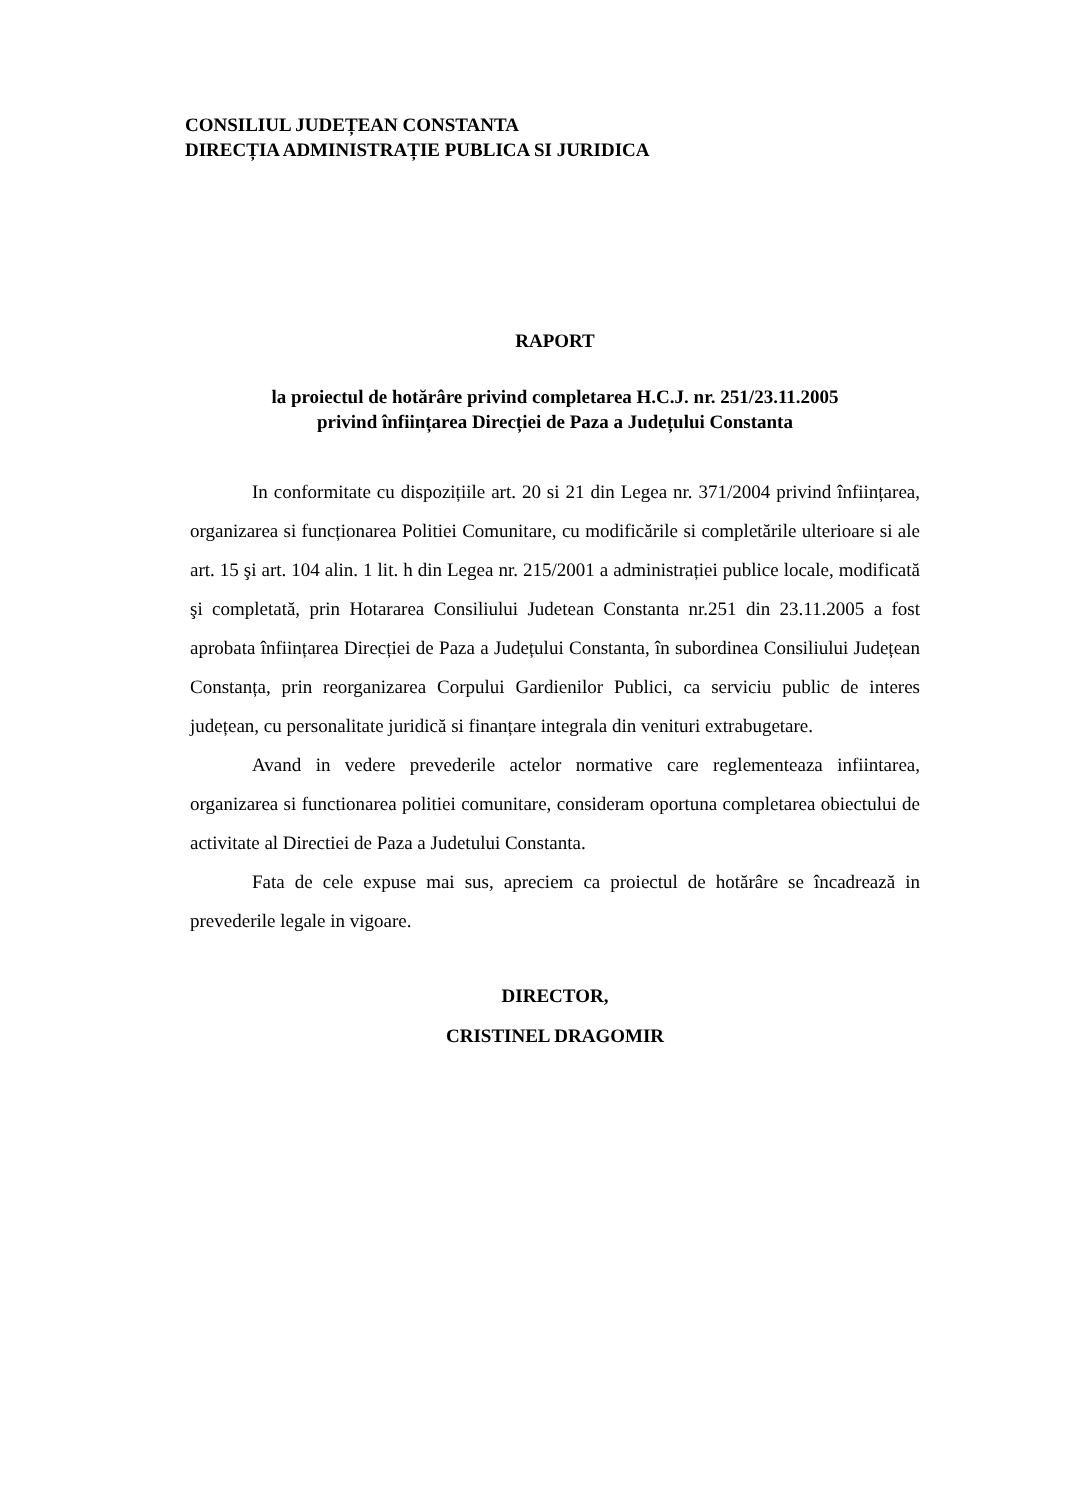CONSILIUL JUDEȚEAN CONSTANTA
DIRECȚIA ADMINISTRAȚIE PUBLICA SI JURIDICA
RAPORT
la proiectul de hotărâre privind completarea H.C.J. nr. 251/23.11.2005
privind înființarea Direcției de Paza a Județului Constanta
In conformitate cu dispozițiile art. 20 si 21 din Legea nr. 371/2004 privind înființarea, organizarea si funcționarea Politiei Comunitare, cu modificările si completările ulterioare si ale art. 15 şi art. 104 alin. 1 lit. h din Legea nr. 215/2001 a administrației publice locale, modificată şi completată, prin Hotararea Consiliului Judetean Constanta nr.251 din 23.11.2005 a fost aprobata înființarea Direcției de Paza a Județului Constanta, în subordinea Consiliului Județean Constanța, prin reorganizarea Corpului Gardienilor Publici, ca serviciu public de interes județean, cu personalitate juridică si finanțare integrala din venituri extrabugetare.
Avand in vedere prevederile actelor normative care reglementeaza infiintarea, organizarea si functionarea politiei comunitare, consideram oportuna completarea obiectului de activitate al Directiei de Paza a Judetului Constanta.
Fata de cele expuse mai sus, apreciem ca proiectul de hotărâre se încadrează in prevederile legale in vigoare.
DIRECTOR,
CRISTINEL DRAGOMIR